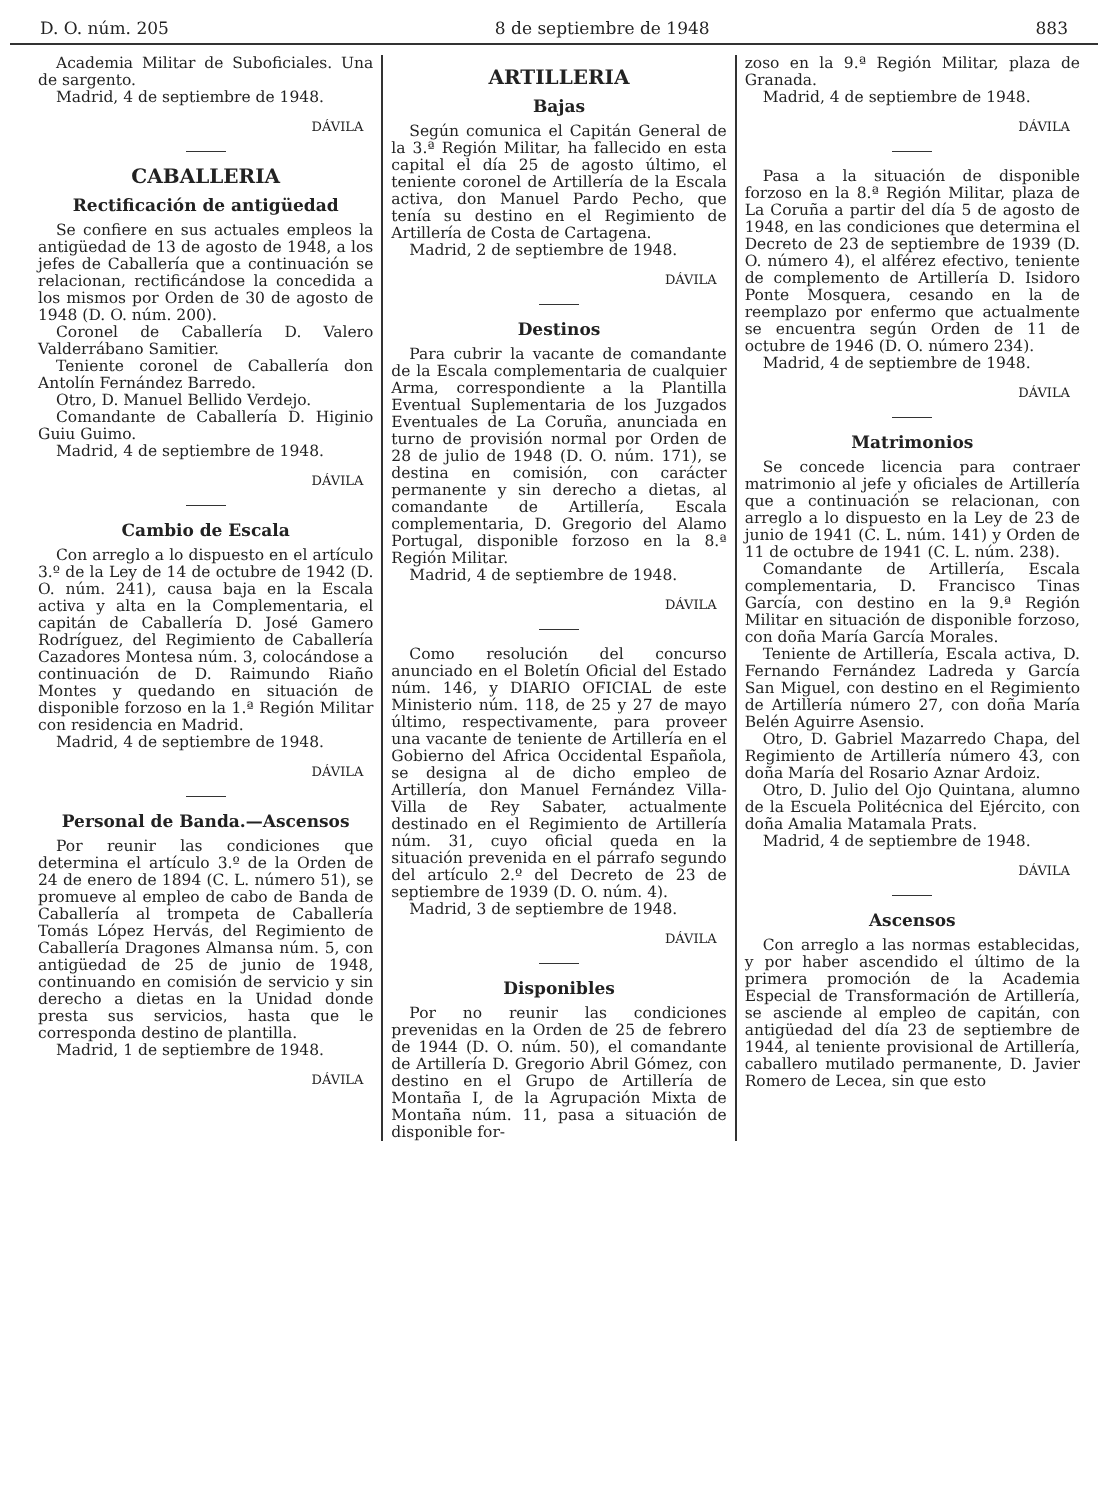D. O. núm. 205 8 de septiembre de 1948 883
Academia Militar de Suboficiales. Una de sargento.
Madrid, 4 de septiembre de 1948.
DÁVILA
CABALLERIA
Rectificación de antigüedad
Se confiere en sus actuales empleos la antigüedad de 13 de agosto de 1948, a los jefes de Caballería que a continuación se relacionan, rectificándose la concedida a los mismos por Orden de 30 de agosto de 1948 (D. O. núm. 200).
Coronel de Caballería D. Valero Valderrábano Samitier.
Teniente coronel de Caballería don Antolín Fernández Barredo.
Otro, D. Manuel Bellido Verdejo.
Comandante de Caballería D. Higinio Guiu Guimo.
Madrid, 4 de septiembre de 1948.
DÁVILA
Cambio de Escala
Con arreglo a lo dispuesto en el artículo 3.º de la Ley de 14 de octubre de 1942 (D. O. núm. 241), causa baja en la Escala activa y alta en la Complementaria, el capitán de Caballería D. José Gamero Rodríguez, del Regimiento de Caballería Cazadores Montesa núm. 3, colocándose a continuación de D. Raimundo Riaño Montes y quedando en situación de disponible forzoso en la 1.ª Región Militar con residencia en Madrid.
Madrid, 4 de septiembre de 1948.
DÁVILA
Personal de Banda.—Ascensos
Por reunir las condiciones que determina el artículo 3.º de la Orden de 24 de enero de 1894 (C. L. número 51), se promueve al empleo de cabo de Banda de Caballería al trompeta de Caballería Tomás López Hervás, del Regimiento de Caballería Dragones Almansa núm. 5, con antigüedad de 25 de junio de 1948, continuando en comisión de servicio y sin derecho a dietas en la Unidad donde presta sus servicios, hasta que le corresponda destino de plantilla.
Madrid, 1 de septiembre de 1948.
DÁVILA
ARTILLERIA
Bajas
Según comunica el Capitán General de la 3.ª Región Militar, ha fallecido en esta capital el día 25 de agosto último, el teniente coronel de Artillería de la Escala activa, don Manuel Pardo Pecho, que tenía su destino en el Regimiento de Artillería de Costa de Cartagena.
Madrid, 2 de septiembre de 1948.
DÁVILA
Destinos
Para cubrir la vacante de comandante de la Escala complementaria de cualquier Arma, correspondiente a la Plantilla Eventual Suplementaria de los Juzgados Eventuales de La Coruña, anunciada en turno de provisión normal por Orden de 28 de julio de 1948 (D. O. núm. 171), se destina en comisión, con carácter permanente y sin derecho a dietas, al comandante de Artillería, Escala complementaria, D. Gregorio del Alamo Portugal, disponible forzoso en la 8.ª Región Militar.
Madrid, 4 de septiembre de 1948.
DÁVILA
Como resolución del concurso anunciado en el Boletín Oficial del Estado núm. 146, y DIARIO OFICIAL de este Ministerio núm. 118, de 25 y 27 de mayo último, respectivamente, para proveer una vacante de teniente de Artillería en el Gobierno del Africa Occidental Española, se designa al de dicho empleo de Artillería, don Manuel Fernández Villa-Villa de Rey Sabater, actualmente destinado en el Regimiento de Artillería núm. 31, cuyo oficial queda en la situación prevenida en el párrafo segundo del artículo 2.º del Decreto de 23 de septiembre de 1939 (D. O. núm. 4).
Madrid, 3 de septiembre de 1948.
DÁVILA
Disponibles
Por no reunir las condiciones prevenidas en la Orden de 25 de febrero de 1944 (D. O. núm. 50), el comandante de Artillería D. Gregorio Abril Gómez, con destino en el Grupo de Artillería de Montaña I, de la Agrupación Mixta de Montaña núm. 11, pasa a situación de disponible for-
zoso en la 9.ª Región Militar, plaza de Granada.
Madrid, 4 de septiembre de 1948.
DÁVILA
Pasa a la situación de disponible forzoso en la 8.ª Región Militar, plaza de La Coruña a partir del día 5 de agosto de 1948, en las condiciones que determina el Decreto de 23 de septiembre de 1939 (D. O. número 4), el alférez efectivo, teniente de complemento de Artillería D. Isidoro Ponte Mosquera, cesando en la de reemplazo por enfermo que actualmente se encuentra según Orden de 11 de octubre de 1946 (D. O. número 234).
Madrid, 4 de septiembre de 1948.
DÁVILA
Matrimonios
Se concede licencia para contraer matrimonio al jefe y oficiales de Artillería que a continuación se relacionan, con arreglo a lo dispuesto en la Ley de 23 de junio de 1941 (C. L. núm. 141) y Orden de 11 de octubre de 1941 (C. L. núm. 238).
Comandante de Artillería, Escala complementaria, D. Francisco Tinas García, con destino en la 9.ª Región Militar en situación de disponible forzoso, con doña María García Morales.
Teniente de Artillería, Escala activa, D. Fernando Fernández Ladreda y García San Miguel, con destino en el Regimiento de Artillería número 27, con doña María Belén Aguirre Asensio.
Otro, D. Gabriel Mazarredo Chapa, del Regimiento de Artillería número 43, con doña María del Rosario Aznar Ardoiz.
Otro, D. Julio del Ojo Quintana, alumno de la Escuela Politécnica del Ejército, con doña Amalia Matamala Prats.
Madrid, 4 de septiembre de 1948.
DÁVILA
Ascensos
Con arreglo a las normas establecidas, y por haber ascendido el último de la primera promoción de la Academia Especial de Transformación de Artillería, se asciende al empleo de capitán, con antigüedad del día 23 de septiembre de 1944, al teniente provisional de Artillería, caballero mutilado permanente, D. Javier Romero de Lecea, sin que esto